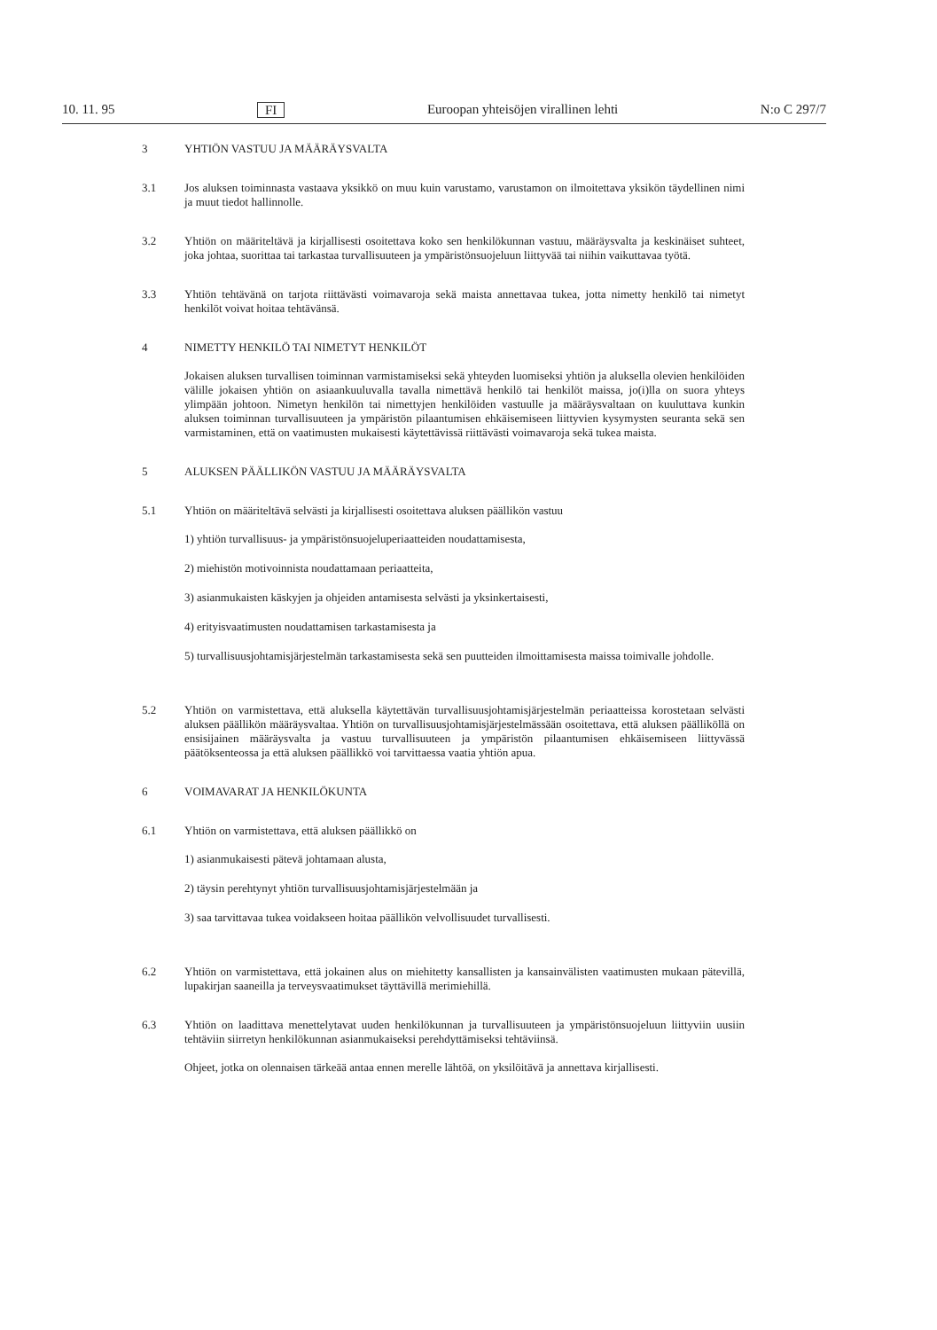10. 11. 95 FI Euroopan yhteisöjen virallinen lehti N:o C 297/7
3 YHTIÖN VASTUU JA MÄÄRÄYSVALTA
3.1 Jos aluksen toiminnasta vastaava yksikkö on muu kuin varustamo, varustamon on ilmoitettava yksikön täydellinen nimi ja muut tiedot hallinnolle.
3.2 Yhtiön on määriteltävä ja kirjallisesti osoitettava koko sen henkilökunnan vastuu, määräysvalta ja keskinäiset suhteet, joka johtaa, suorittaa tai tarkastaa turvallisuuteen ja ympäristönsuojeluun liittyvää tai niihin vaikuttavaa työtä.
3.3 Yhtiön tehtävänä on tarjota riittävästi voimavaroja sekä maista annettavaa tukea, jotta nimetty henkilö tai nimetyt henkilöt voivat hoitaa tehtävänsä.
4 NIMETTY HENKILÖ TAI NIMETYT HENKILÖT
Jokaisen aluksen turvallisen toiminnan varmistamiseksi sekä yhteyden luomiseksi yhtiön ja aluksella olevien henkilöiden välille jokaisen yhtiön on asiaankuuluvalla tavalla nimettävä henkilö tai henkilöt maissa, jo(i)lla on suora yhteys ylimpään johtoon. Nimetyn henkilön tai nimettyjen henkilöiden vastuulle ja määräysvaltaan on kuuluttava kunkin aluksen toiminnan turvallisuuteen ja ympäristön pilaantumisen ehkäisemiseen liittyvien kysymysten seuranta sekä sen varmistaminen, että on vaatimusten mukaisesti käytettävissä riittävästi voimavaroja sekä tukea maista.
5 ALUKSEN PÄÄLLIKÖN VASTUU JA MÄÄRÄYSVALTA
5.1 Yhtiön on määriteltävä selvästi ja kirjallisesti osoitettava aluksen päällikön vastuu
1) yhtiön turvallisuus- ja ympäristönsuojeluperiaatteiden noudattamisesta,
2) miehistön motivoinnista noudattamaan periaatteita,
3) asianmukaisten käskyjen ja ohjeiden antamisesta selvästi ja yksinkertaisesti,
4) erityisvaatimusten noudattamisen tarkastamisesta ja
5) turvallisuusjohtamisjärjestelmän tarkastamisesta sekä sen puutteiden ilmoittamisesta maissa toimivalle johdolle.
5.2 Yhtiön on varmistettava, että aluksella käytettävän turvallisuusjohtamisjärjestelmän periaatteissa korostetaan selvästi aluksen päällikön määräysvaltaa. Yhtiön on turvallisuusjohtamisjärjestelmässään osoitettava, että aluksen päälliköllä on ensisijainen määräysvalta ja vastuu turvallisuuteen ja ympäristön pilaantumisen ehkäisemiseen liittyvässä päätöksenteossa ja että aluksen päällikkö voi tarvittaessa vaatia yhtiön apua.
6 VOIMAVARAT JA HENKILÖKUNTA
6.1 Yhtiön on varmistettava, että aluksen päällikkö on
1) asianmukaisesti pätevä johtamaan alusta,
2) täysin perehtynyt yhtiön turvallisuusjohtamisjärjestelmään ja
3) saa tarvittavaa tukea voidakseen hoitaa päällikön velvollisuudet turvallisesti.
6.2 Yhtiön on varmistettava, että jokainen alus on miehitetty kansallisten ja kansainvälisten vaatimusten mukaan pätevillä, lupakirjan saaneilla ja terveysvaatimukset täyttävillä merimiehillä.
6.3 Yhtiön on laadittava menettelytavat uuden henkilökunnan ja turvallisuuteen ja ympäristönsuojeluun liittyviin uusiin tehtäviin siirretyn henkilökunnan asianmukaiseksi perehdyttämiseksi tehtäviinsä.
Ohjeet, jotka on olennaisen tärkeää antaa ennen merelle lähtöä, on yksilöitävä ja annettava kirjallisesti.